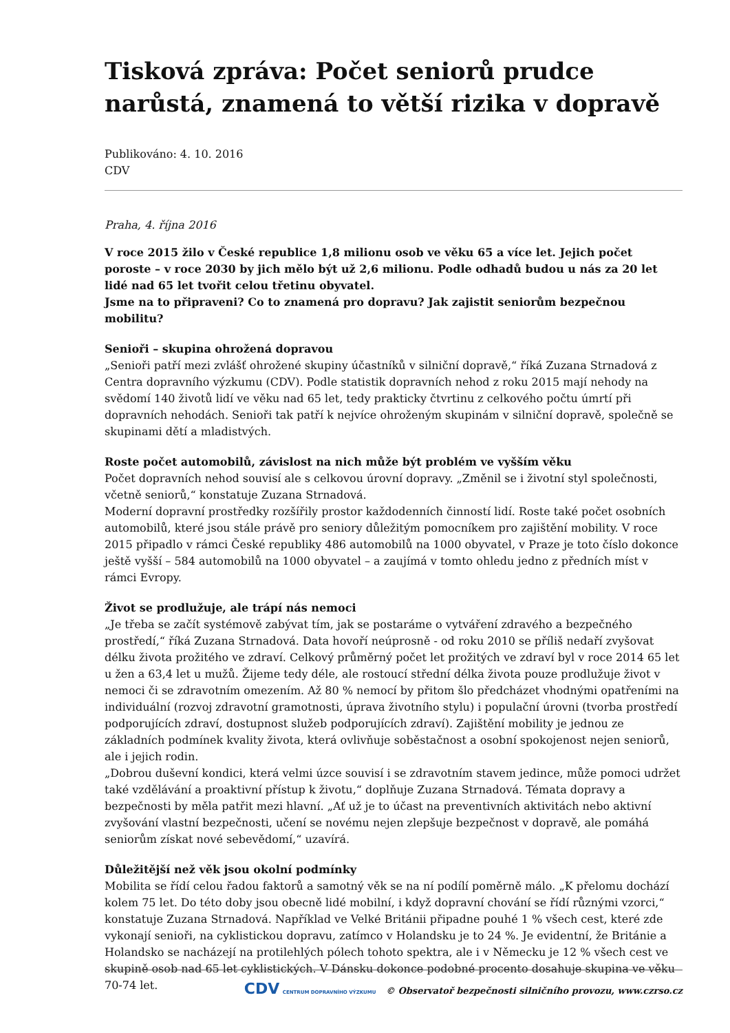Tisková zpráva: Počet seniorů prudce narůstá, znamená to větší rizika v dopravě
Publikováno: 4. 10. 2016
CDV
Praha, 4. října 2016
V roce 2015 žilo v České republice 1,8 milionu osob ve věku 65 a více let. Jejich počet poroste – v roce 2030 by jich mělo být už 2,6 milionu. Podle odhadů budou u nás za 20 let lidé nad 65 let tvořit celou třetinu obyvatel.
Jsme na to připraveni? Co to znamená pro dopravu? Jak zajistit seniorům bezpečnou mobilitu?
Senioři – skupina ohrožená dopravou
„Senioři patří mezi zvlášť ohrožené skupiny účastníků v silniční dopravě,“ říká Zuzana Strnadová z Centra dopravního výzkumu (CDV). Podle statistik dopravních nehod z roku 2015 mají nehody na svědomí 140 životů lidí ve věku nad 65 let, tedy prakticky čtvrtinu z celkového počtu úmrtí při dopravních nehodách. Senioři tak patří k nejvíce ohroženým skupinám v silniční dopravě, společně se skupinami dětí a mladistvých.
Roste počet automobilů, závislost na nich může být problém ve vyšším věku
Počet dopravních nehod souvisí ale s celkovou úrovní dopravy. „Změnil se i životní styl společnosti, včetně seniorů,“ konstatuje Zuzana Strnadová.
Moderní dopravní prostředky rozšířily prostor každodenních činností lidí. Roste také počet osobních automobilů, které jsou stále právě pro seniory důležitým pomocníkem pro zajištění mobility. V roce 2015 připadlo v rámci České republiky 486 automobilů na 1000 obyvatel, v Praze je toto číslo dokonce ještě vyšší – 584 automobilů na 1000 obyvatel – a zaujímá v tomto ohledu jedno z předních míst v rámci Evropy.
Život se prodlužuje, ale trápí nás nemoci
„Je třeba se začít systémově zabývat tím, jak se postaráme o vytváření zdravého a bezpečného prostředí,“ říká Zuzana Strnadová. Data hovoří neúprosně - od roku 2010 se příliš nedaří zvyšovat délku života prožitého ve zdraví. Celkový průměrný počet let prožitých ve zdraví byl v roce 2014 65 let u žen a 63,4 let u mužů. Žijeme tedy déle, ale rostoucí střední délka života pouze prodlužuje život v nemoci či se zdravotním omezením. Až 80 % nemocí by přitom šlo předcházet vhodnými opatřeními na individuální (rozvoj zdravotní gramotnosti, úprava životního stylu) i populační úrovni (tvorba prostředí podporujících zdraví, dostupnost služeb podporujících zdraví). Zajištění mobility je jednou ze základních podmínek kvality života, která ovlivňuje soběstačnost a osobní spokojenost nejen seniorů, ale i jejich rodin.
„Dobrou duševní kondici, která velmi úzce souvisí i se zdravotním stavem jedince, může pomoci udržet také vzdělávání a proaktivní přístup k životu,“ doplňuje Zuzana Strnadová. Témata dopravy a bezpečnosti by měla patřit mezi hlavní. „Ať už je to účast na preventivních aktivitách nebo aktivní zvyšování vlastní bezpečnosti, učení se novému nejen zlepšuje bezpečnost v dopravě, ale pomáhá seniorům získat nové sebevědomí,“ uzavírá.
Důležitější než věk jsou okolní podmínky
Mobilita se řídí celou řadou faktorů a samotný věk se na ní podílí poměrně málo. „K přelomu dochází kolem 75 let. Do této doby jsou obecně lidé mobilní, i když dopravní chování se řídí různými vzorci,“ konstatuje Zuzana Strnadová. Například ve Velké Británii připadne pouhé 1 % všech cest, které zde vykonají senioři, na cyklistickou dopravu, zatímco v Holandsku je to 24 %. Je evidentní, že Británie a Holandsko se nacházejí na protilehlých pólech tohoto spektra, ale i v Německu je 12 % všech cest ve skupině osob nad 65 let cyklistických. V Dánsku dokonce podobné procento dosahuje skupina ve věku 70-74 let.
CDV CENTRUM DOPRAVNÍHO VÝZKUMU © Observatoř bezpečnosti silničního provozu, www.czrso.cz